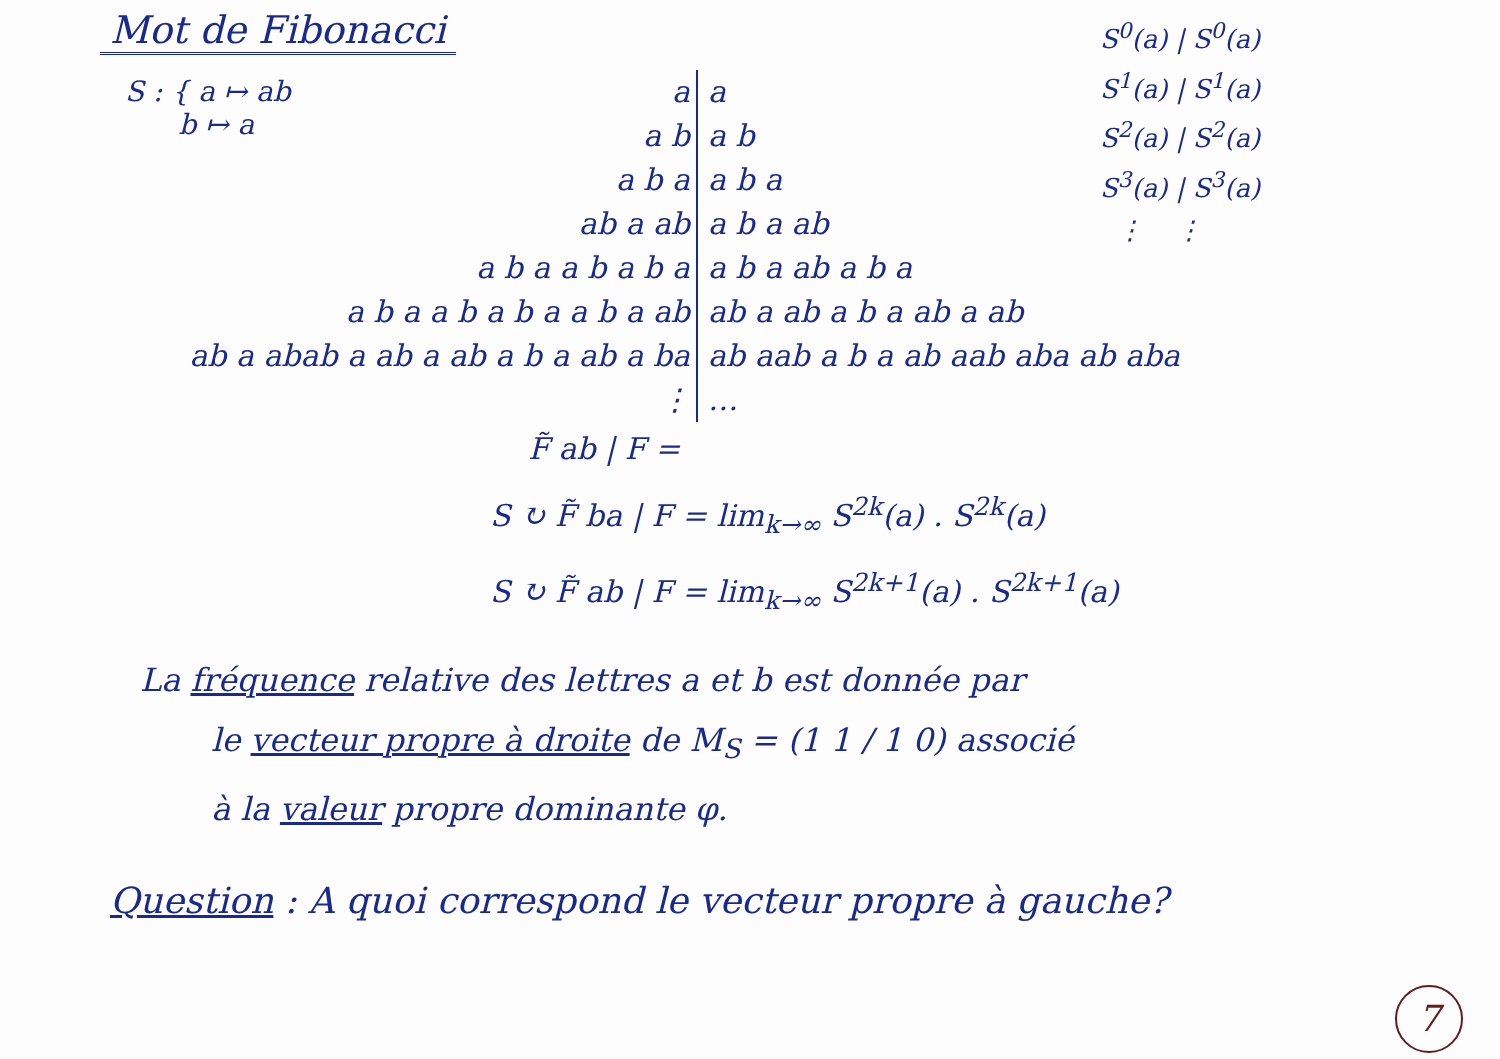Mot de Fibonacci
S : { a ↦ ab
b ↦ a
S<sup>0</sup>(a) | S<sup>0</sup>(a)
S<sup>1</sup>(a) | S<sup>1</sup>(a)
S<sup>2</sup>(a) | S<sup>2</sup>(a)
S<sup>3</sup>(a) | S<sup>3</sup>(a)
⋮ ⋮
a a
a b a b
a b a a b a
ab a ab a b a ab
a b a a b a b a a b a ab a b a
a b a a b a b a a b a ab ab a ab a b a ab a ab
ab a abab a ab a ab a b a ab a ba ab aab a b a ab aab aba ab aba
⋮ …
F̃ ab | F =
S ↻ F̃ ba | F = lim<sub>k→∞</sub> S<sup>2k</sup>(a) . S<sup>2k</sup>(a)
S ↻ F̃ ab | F = lim<sub>k→∞</sub> S<sup>2k+1</sup>(a) . S<sup>2k+1</sup>(a)
La fréquence relative des lettres a et b est donnée par
le vecteur propre à droite de M<sub>S</sub> = (1 1 / 1 0) associé
à la valeur propre dominante φ.
Question : A quoi correspond le vecteur propre à gauche?
7